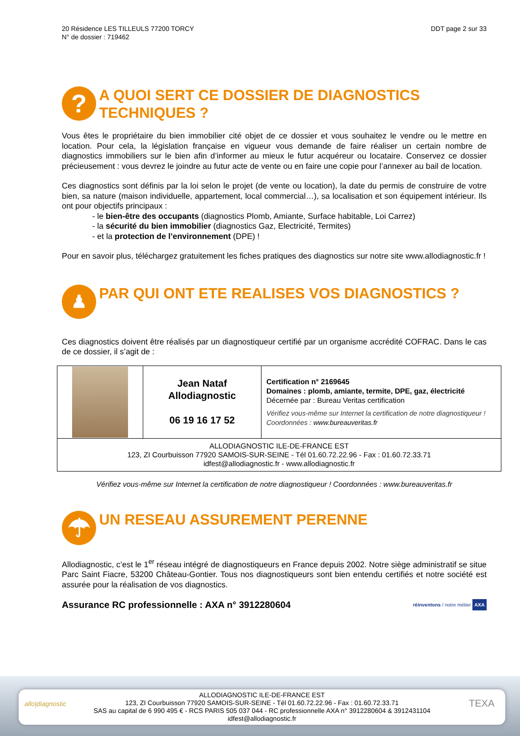20 Résidence LES TILLEULS 77200 TORCY
N° de dossier : 719462
DDT page 2 sur 33
?
A QUOI SERT CE DOSSIER DE DIAGNOSTICS TECHNIQUES ?
Vous êtes le propriétaire du bien immobilier cité objet de ce dossier et vous souhaitez le vendre ou le mettre en location. Pour cela, la législation française en vigueur vous demande de faire réaliser un certain nombre de diagnostics immobiliers sur le bien afin d’informer au mieux le futur acquéreur ou locataire. Conservez ce dossier précieusement : vous devrez le joindre au futur acte de vente ou en faire une copie pour l’annexer au bail de location.
Ces diagnostics sont définis par la loi selon le projet (de vente ou location), la date du permis de construire de votre bien, sa nature (maison individuelle, appartement, local commercial…), sa localisation et son équipement intérieur. Ils ont pour objectifs principaux :
- le bien-être des occupants (diagnostics Plomb, Amiante, Surface habitable, Loi Carrez)
- la sécurité du bien immobilier (diagnostics Gaz, Electricité, Termites)
- et la protection de l’environnement (DPE) !
Pour en savoir plus, téléchargez gratuitement les fiches pratiques des diagnostics sur notre site www.allodiagnostic.fr !
♟
PAR QUI ONT ETE REALISES VOS DIAGNOSTICS ?
Ces diagnostics doivent être réalisés par un diagnostiqueur certifié par un organisme accrédité COFRAC. Dans le cas de ce dossier, il s’agit de :
| | Jean Nataf Allodiagnostic 06 19 16 17 52 | Certification n° 2169645 Domaines : plomb, amiante, termite, DPE, gaz, électricité Décernée par : Bureau Veritas certification Vérifiez vous-même sur Internet la certification de notre diagnostiqueur ! Coordonnées : www.bureauveritas.fr |
| ALLODIAGNOSTIC ILE-DE-FRANCE EST 123, ZI Courbuisson 77920 SAMOIS-SUR-SEINE - Tél 01.60.72.22.96 - Fax : 01.60.72.33.71 idfest@allodiagnostic.fr - www.allodiagnostic.fr | | |
Vérifiez vous-même sur Internet la certification de notre diagnostiqueur ! Coordonnées : www.bureauveritas.fr
☂
UN RESEAU ASSUREMENT PERENNE
Allodiagnostic, c’est le 1<sup>er</sup> réseau intégré de diagnostiqueurs en France depuis 2002. Notre siège administratif se situe Parc Saint Fiacre, 53200 Château-Gontier. Tous nos diagnostiqueurs sont bien entendu certifiés et notre société est assurée pour la réalisation de vos diagnostics.
Assurance RC professionnelle : AXA n° 3912280604 réinventons / notre métier AXA
allo|diagnostic TEXA
ALLODIAGNOSTIC ILE-DE-FRANCE EST
123, ZI Courbuisson 77920 SAMOIS-SUR-SEINE - Tél 01.60.72.22.96 - Fax : 01.60.72.33.71
SAS au capital de 6 990 495 € - RCS PARIS 505 037 044 - RC professionnelle AXA n° 3912280604 & 3912431104
idfest@allodiagnostic.fr